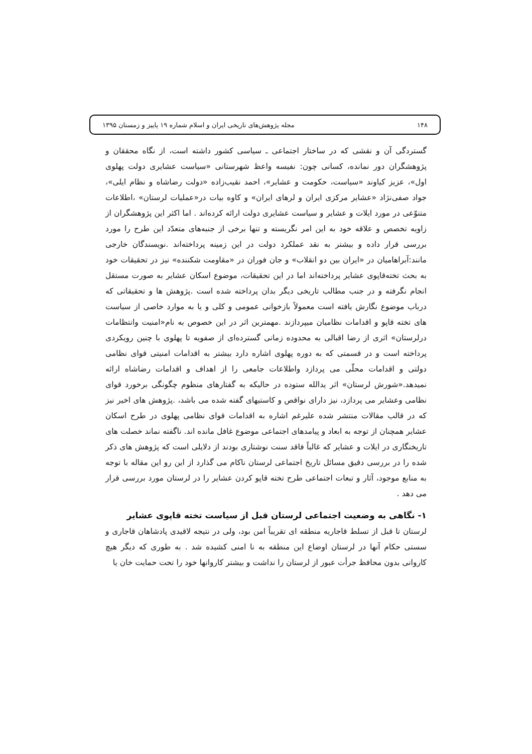۱۴۸ مجله پژوهش‌های تاریخی ایران و اسلام شماره ۱۹ پاییز و زمستان ۱۳۹۵
گستردگی آن و نقشی که در ساختار اجتماعی ـ سیاسی کشور داشته است، از نگاه محققان و پژوهشگران دور نمانده، کسانی چون: نفیسه واعظ شهرستانی «سیاست عشایری دولت پهلوی اول»، عزیز کیاوند «سیاست، حکومت و عشایر»، احمد نقیب‌زاده «دولت رضاشاه و نظام ایلی»، جواد صفی‌نژاد «عشایر مرکزی ایران و لرهای ایران» و کاوه بیات در«عملیات لرستان» ،اطلاعات متنوّعی در مورد ایلات و عشایر و سیاست عشایری دولت ارائه کرده‌اند . اما اکثر این پژوهشگران از زاویه تخصص و علاقه خود به این امر نگریسته و تنها برخی از جنبه‌های متعدّد این طرح را مورد بررسی قرار داده و بیشتر به نقد عملکرد دولت در این زمینه پرداخته‌اند .نویسندگان خارجی مانند:آبراهامیان در «ایران بین دو انقلاب» و جان فوران در «مقاومت شکننده» نیز در تحقیقات خود به بحث تخته‌قاپوی عشایر پرداخته‌اند اما در این تحقیقات، موضوع اسکان عشایر به صورت مستقل انجام نگرفته و در جنب مطالب تاریخی دیگر بدان پرداخته شده است .پژوهش ها و تحقیقاتی که درباب موضوع نگارش یافته است معمولاً بازخوانی عمومی و کلی و یا به موارد خاصی از سیاست های تخته قاپو و اقدامات نظامیان میپردازند .مهمترین اثر در این خصوص به نام«امنیت وانتظامات درلرستان» اثری از رضا اقبالی به محدوده زمانی گسترده‌ای از صفویه تا پهلوی با چنین رویکردی پرداخته است و در قسمتی که به دوره پهلوی اشاره دارد بیشتر به اقدامات امنیتی قوای نظامی دولتی و اقدامات محلّی می پردازد واطلاعات جامعی را از اهداف و اقدامات رضاشاه ارائه نمیدهد.«شورش لرستان» اثر یدالله ستوده در حالیکه به گفتارهای منظوم چگونگی برخورد قوای نظامی وعشایر می پردازد، نیز دارای نواقص و کاستیهای گفته شده می باشد، .پژوهش های اخیر نیز که در قالب مقالات منتشر شده علیرغم اشاره به اقدامات قوای نظامی پهلوی در طرح اسکان عشایر همچنان از توجه به ابعاد و پیامدهای اجتماعی موضوع غافل مانده اند. ناگفته نماند خصلت های تاریخنگاری در ایلات و عشایر که غالباً فاقد سنت نوشتاری بودند از دلایلی است که پژوهش های ذکر شده را در بررسی دقیق مسائل تاریخ اجتماعی لرستان ناکام می گذارد از این رو این مقاله با توجه به منابع موجود، آثار و تبعات اجتماعی طرح تخته قاپو کردن عشایر را در لرستان مورد بررسی قرار می دهد .
۱- نگاهی به وضعیت اجتماعی لرستان قبل از سیاست تخته قاپوی عشایر
لرستان تا قبل از تسلط قاجاریه منطقه ای تقریباً امن بود، ولی در نتیجه لاقیدی پادشاهان قاجاری و سستی حکام آنها در لرستان اوضاع این منطقه به نا امنی کشیده شد . به طوری که دیگر هیچ کاروانی بدون محافظ جرأت عبور از لرستان را نداشت و بیشتر کاروانها خود را تحت حمایت خان یا